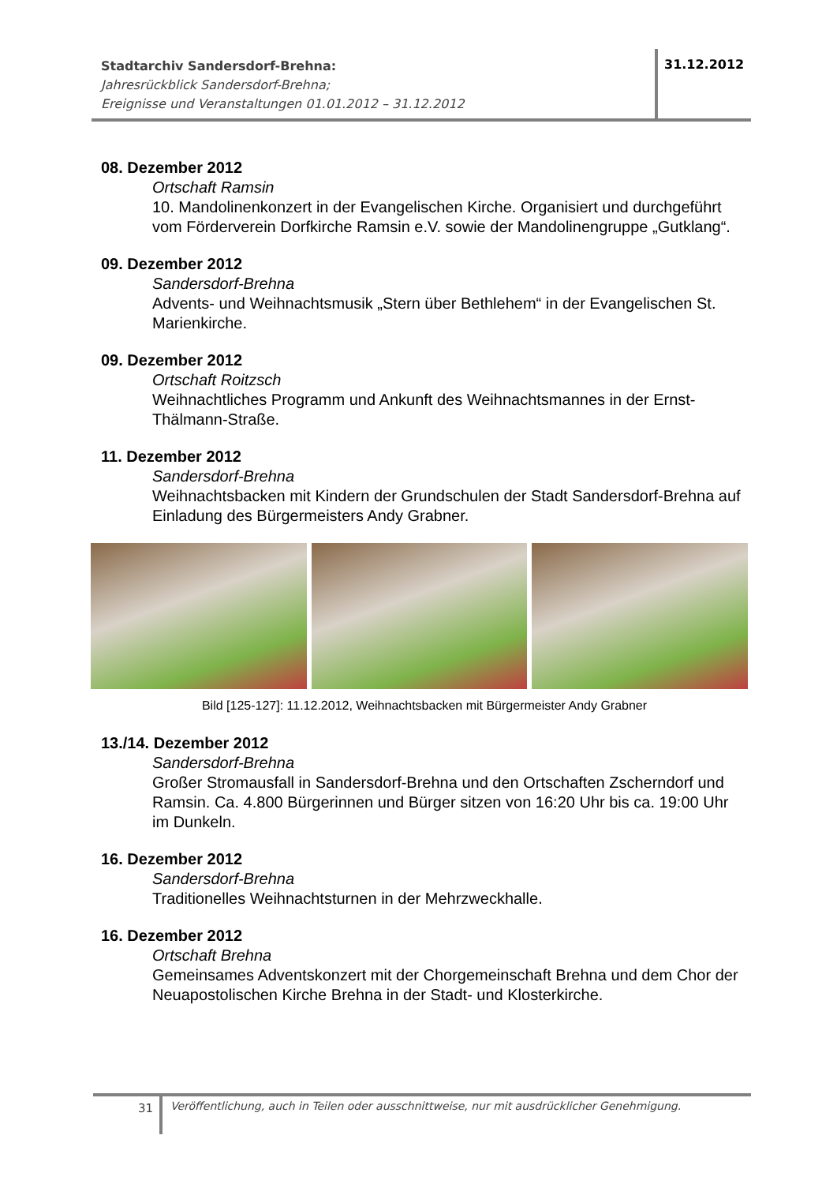Stadtarchiv Sandersdorf-Brehna:
Jahresrückblick Sandersdorf-Brehna;
Ereignisse und Veranstaltungen 01.01.2012 – 31.12.2012
31.12.2012
08. Dezember 2012
Ortschaft Ramsin
10. Mandolinenkonzert in der Evangelischen Kirche. Organisiert und durchgeführt vom Förderverein Dorfkirche Ramsin e.V. sowie der Mandolinengruppe „Gutklang“.
09. Dezember 2012
Sandersdorf-Brehna
Advents- und Weihnachtsmusik „Stern über Bethlehem“ in der Evangelischen St. Marienkirche.
09. Dezember 2012
Ortschaft Roitzsch
Weihnachtliches Programm und Ankunft des Weihnachtsmannes in der Ernst-Thälmann-Straße.
11. Dezember 2012
Sandersdorf-Brehna
Weihnachtsbacken mit Kindern der Grundschulen der Stadt Sandersdorf-Brehna auf Einladung des Bürgermeisters Andy Grabner.
Bild [125-127]: 11.12.2012, Weihnachtsbacken mit Bürgermeister Andy Grabner
13./14. Dezember 2012
Sandersdorf-Brehna
Großer Stromausfall in Sandersdorf-Brehna und den Ortschaften Zscherndorf und Ramsin. Ca. 4.800 Bürgerinnen und Bürger sitzen von 16:20 Uhr bis ca. 19:00 Uhr im Dunkeln.
16. Dezember 2012
Sandersdorf-Brehna
Traditionelles Weihnachtsturnen in der Mehrzweckhalle.
16. Dezember 2012
Ortschaft Brehna
Gemeinsames Adventskonzert mit der Chorgemeinschaft Brehna und dem Chor der Neuapostolischen Kirche Brehna in der Stadt- und Klosterkirche.
31
Veröffentlichung, auch in Teilen oder ausschnittweise, nur mit ausdrücklicher Genehmigung.